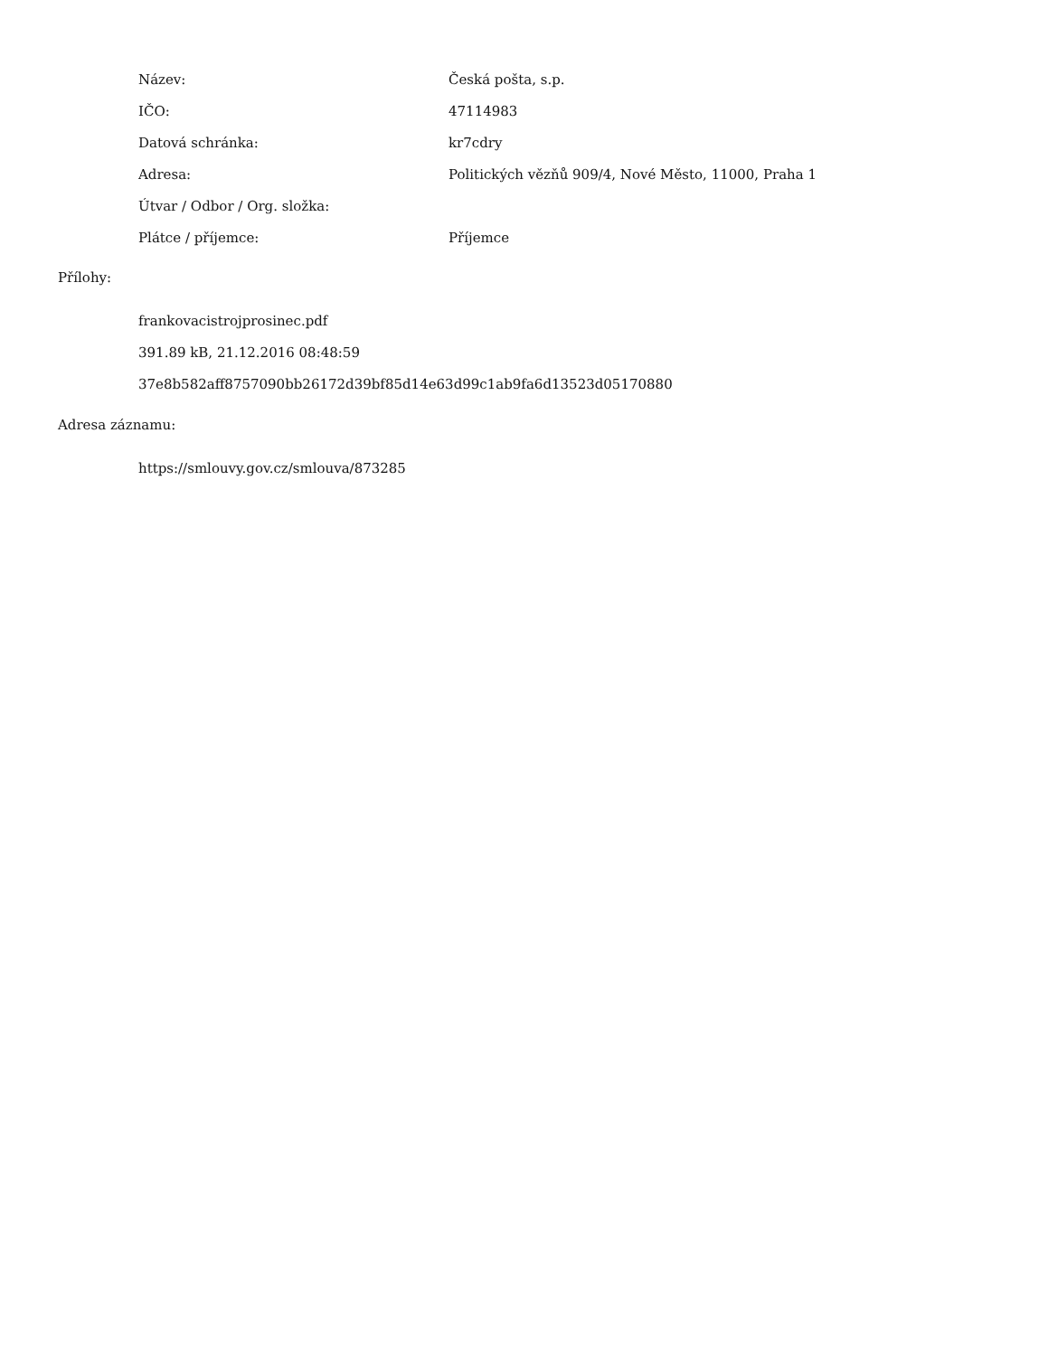| Název: | Česká pošta, s.p. |
| IČO: | 47114983 |
| Datová schránka: | kr7cdry |
| Adresa: | Politických vězňů 909/4, Nové Město, 11000, Praha 1 |
| Útvar / Odbor / Org. složka: | |
| Plátce / příjemce: | Příjemce |
Přílohy:
frankovacistrojprosinec.pdf
391.89 kB, 21.12.2016 08:48:59
37e8b582aff8757090bb26172d39bf85d14e63d99c1ab9fa6d13523d05170880
Adresa záznamu:
https://smlouvy.gov.cz/smlouva/873285